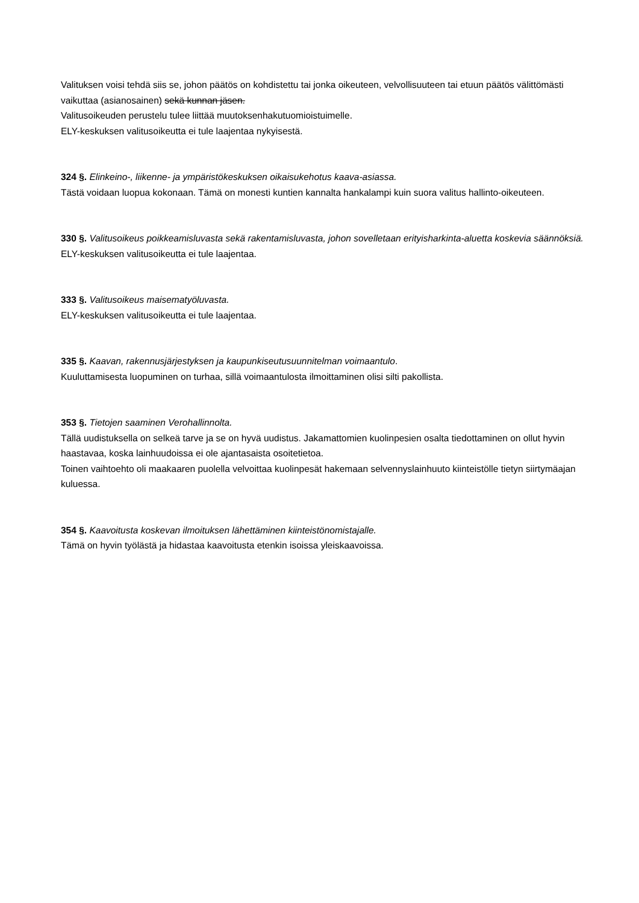Valituksen voisi tehdä siis se, johon päätös on kohdistettu tai jonka oikeuteen, velvollisuuteen tai etuun päätös välittömästi vaikuttaa (asianosainen) sekä kunnan jäsen.
Valitusoikeuden perustelu tulee liittää muutoksenhakutuomioistuimelle.
ELY-keskuksen valitusoikeutta ei tule laajentaa nykyisestä.
324 §. Elinkeino-, liikenne- ja ympäristökeskuksen oikaisukehotus kaava-asiassa.
Tästä voidaan luopua kokonaan. Tämä on monesti kuntien kannalta hankalampi kuin suora valitus hallinto-oikeuteen.
330 §. Valitusoikeus poikkeamisluvasta sekä rakentamisluvasta, johon sovelletaan erityisharkinta-aluetta koskevia säännöksiä.
ELY-keskuksen valitusoikeutta ei tule laajentaa.
333 §. Valitusoikeus maisematyöluvasta.
ELY-keskuksen valitusoikeutta ei tule laajentaa.
335 §. Kaavan, rakennusjärjestyksen ja kaupunkiseutusuunnitelman voimaantulo.
Kuuluttamisesta luopuminen on turhaa, sillä voimaantulosta ilmoittaminen olisi silti pakollista.
353 §. Tietojen saaminen Verohallinnolta.
Tällä uudistuksella on selkeä tarve ja se on hyvä uudistus. Jakamattomien kuolinpesien osalta tiedottaminen on ollut hyvin haastavaa, koska lainhuudoissa ei ole ajantasaista osoitetietoa.
Toinen vaihtoehto oli maakaaren puolella velvoittaa kuolinpesät hakemaan selvennyslainhuuto kiinteistölle tietyn siirtymäajan kuluessa.
354 §. Kaavoitusta koskevan ilmoituksen lähettäminen kiinteistönomistajalle.
Tämä on hyvin työlästä ja hidastaa kaavoitusta etenkin isoissa yleiskaavoissa.